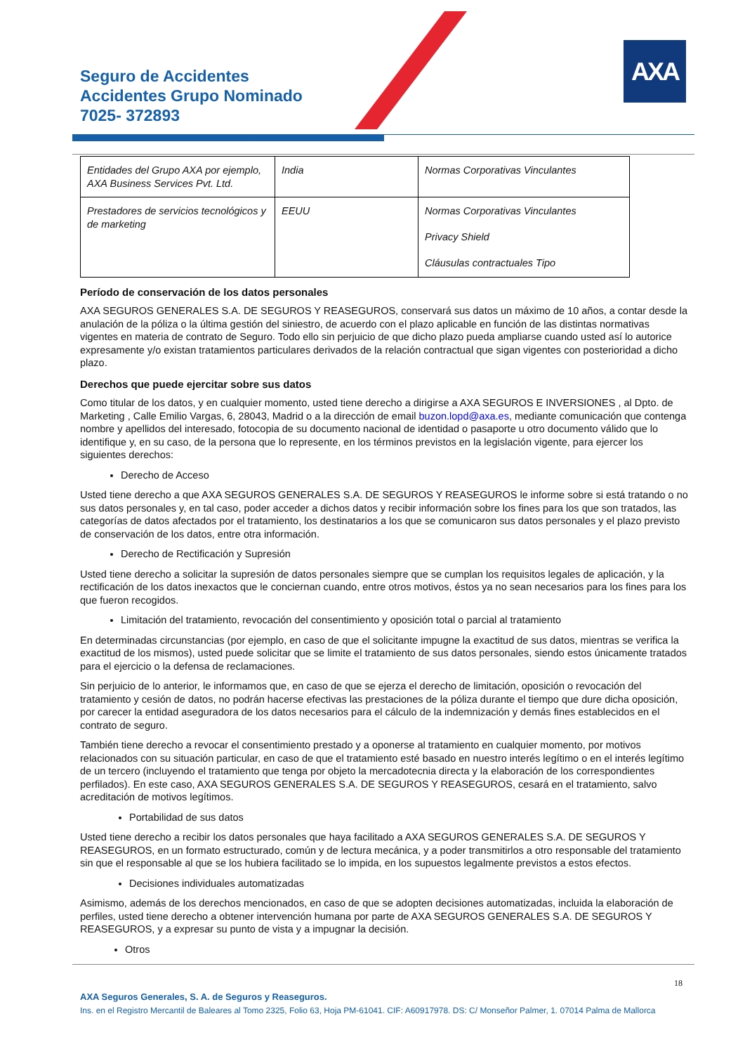Seguro de Accidentes
Accidentes Grupo Nominado
7025- 372893
AXA
| Entidades del Grupo AXA por ejemplo, AXA Business Services Pvt. Ltd. | India | Normas Corporativas Vinculantes |
| Prestadores de servicios tecnológicos y de marketing | EEUU | Normas Corporativas Vinculantes Privacy Shield Cláusulas contractuales Tipo |
Período de conservación de los datos personales
AXA SEGUROS GENERALES S.A. DE SEGUROS Y REASEGUROS, conservará sus datos un máximo de 10 años, a contar desde la anulación de la póliza o la última gestión del siniestro, de acuerdo con el plazo aplicable en función de las distintas normativas vigentes en materia de contrato de Seguro. Todo ello sin perjuicio de que dicho plazo pueda ampliarse cuando usted así lo autorice expresamente y/o existan tratamientos particulares derivados de la relación contractual que sigan vigentes con posterioridad a dicho plazo.
Derechos que puede ejercitar sobre sus datos
Como titular de los datos, y en cualquier momento, usted tiene derecho a dirigirse a AXA SEGUROS E INVERSIONES , al Dpto. de Marketing , Calle Emilio Vargas, 6, 28043, Madrid o a la dirección de email buzon.lopd@axa.es, mediante comunicación que contenga nombre y apellidos del interesado, fotocopia de su documento nacional de identidad o pasaporte u otro documento válido que lo identifique y, en su caso, de la persona que lo represente, en los términos previstos en la legislación vigente, para ejercer los siguientes derechos:
Derecho de Acceso
Usted tiene derecho a que AXA SEGUROS GENERALES S.A. DE SEGUROS Y REASEGUROS le informe sobre si está tratando o no sus datos personales y, en tal caso, poder acceder a dichos datos y recibir información sobre los fines para los que son tratados, las categorías de datos afectados por el tratamiento, los destinatarios a los que se comunicaron sus datos personales y el plazo previsto de conservación de los datos, entre otra información.
Derecho de Rectificación y Supresión
Usted tiene derecho a solicitar la supresión de datos personales siempre que se cumplan los requisitos legales de aplicación, y la rectificación de los datos inexactos que le conciernan cuando, entre otros motivos, éstos ya no sean necesarios para los fines para los que fueron recogidos.
Limitación del tratamiento, revocación del consentimiento y oposición total o parcial al tratamiento
En determinadas circunstancias (por ejemplo, en caso de que el solicitante impugne la exactitud de sus datos, mientras se verifica la exactitud de los mismos), usted puede solicitar que se limite el tratamiento de sus datos personales, siendo estos únicamente tratados para el ejercicio o la defensa de reclamaciones.
Sin perjuicio de lo anterior, le informamos que, en caso de que se ejerza el derecho de limitación, oposición o revocación del tratamiento y cesión de datos, no podrán hacerse efectivas las prestaciones de la póliza durante el tiempo que dure dicha oposición, por carecer la entidad aseguradora de los datos necesarios para el cálculo de la indemnización y demás fines establecidos en el contrato de seguro.
También tiene derecho a revocar el consentimiento prestado y a oponerse al tratamiento en cualquier momento, por motivos relacionados con su situación particular, en caso de que el tratamiento esté basado en nuestro interés legítimo o en el interés legítimo de un tercero (incluyendo el tratamiento que tenga por objeto la mercadotecnia directa y la elaboración de los correspondientes perfilados). En este caso, AXA SEGUROS GENERALES S.A. DE SEGUROS Y REASEGUROS, cesará en el tratamiento, salvo acreditación de motivos legítimos.
Portabilidad de sus datos
Usted tiene derecho a recibir los datos personales que haya facilitado a AXA SEGUROS GENERALES S.A. DE SEGUROS Y REASEGUROS, en un formato estructurado, común y de lectura mecánica, y a poder transmitirlos a otro responsable del tratamiento sin que el responsable al que se los hubiera facilitado se lo impida, en los supuestos legalmente previstos a estos efectos.
Decisiones individuales automatizadas
Asimismo, además de los derechos mencionados, en caso de que se adopten decisiones automatizadas, incluida la elaboración de perfiles, usted tiene derecho a obtener intervención humana por parte de AXA SEGUROS GENERALES S.A. DE SEGUROS Y REASEGUROS, y a expresar su punto de vista y a impugnar la decisión.
Otros
18
AXA Seguros Generales, S. A. de Seguros y Reaseguros.
Ins. en el Registro Mercantil de Baleares al Tomo 2325, Folio 63, Hoja PM-61041. CIF: A60917978. DS: C/ Monseñor Palmer, 1. 07014 Palma de Mallorca